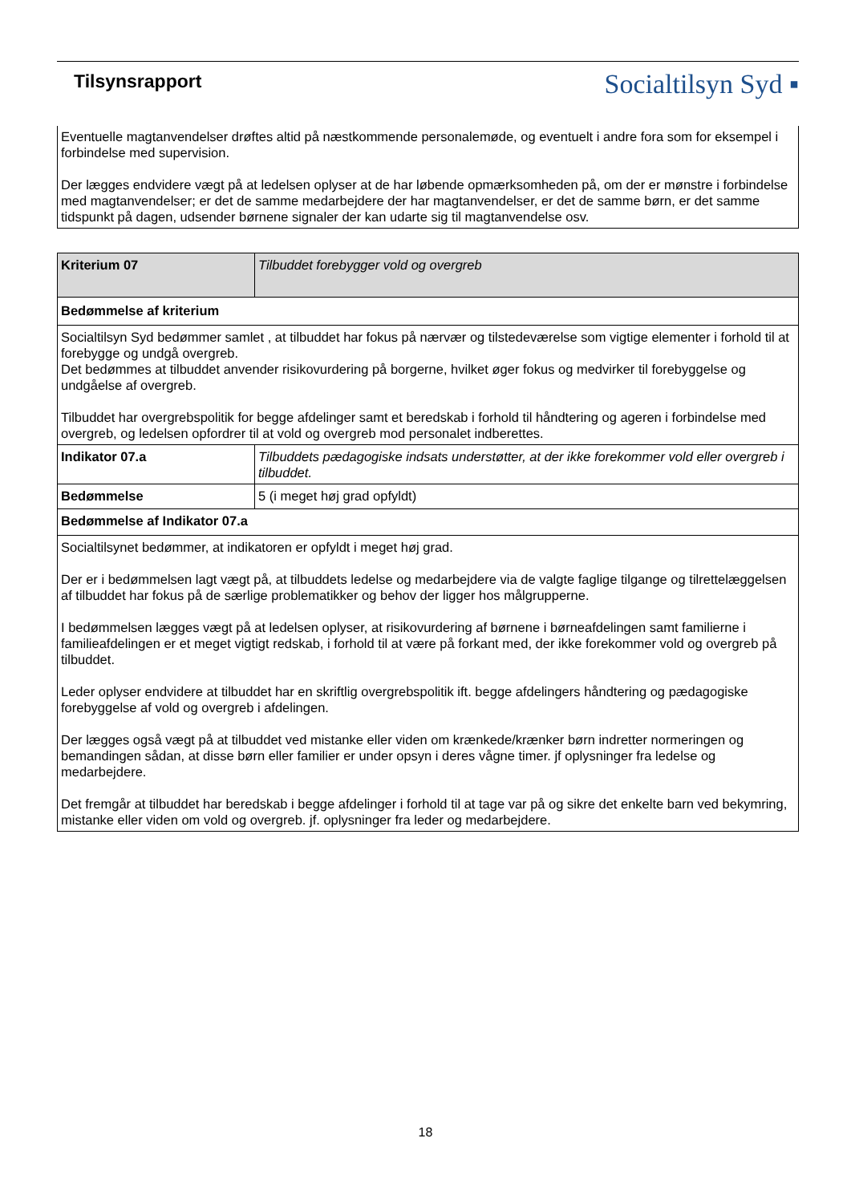Tilsynsrapport
Socialtilsyn Syd ▪
Eventuelle magtanvendelser drøftes altid på næstkommende personalemøde, og eventuelt i andre fora som for eksempel i forbindelse med supervision.
Der lægges endvidere vægt på at ledelsen oplyser at de har løbende opmærksomheden på, om der er mønstre i forbindelse med magtanvendelser; er det de samme medarbejdere der har magtanvendelser, er det de samme børn, er det samme tidspunkt på dagen, udsender børnene signaler der kan udarte sig til magtanvendelse osv.
| Kriterium 07 | Tilbuddet forebygger vold og overgreb |
| Bedømmelse af kriterium | |
| Socialtilsyn Syd bedømmer samlet , at tilbuddet har fokus på nærvær og tilstedeværelse som vigtige elementer i forhold til at forebygge og undgå overgreb. Det bedømmes at tilbuddet anvender risikovurdering på borgerne, hvilket øger fokus og medvirker til forebyggelse og undgåelse af overgreb. Tilbuddet har overgrebspolitik for begge afdelinger samt et beredskab i forhold til håndtering og ageren i forbindelse med overgreb, og ledelsen opfordrer til at vold og overgreb mod personalet indberettes. | |
| Indikator 07.a | Tilbuddets pædagogiske indsats understøtter, at der ikke forekommer vold eller overgreb i tilbuddet. |
| Bedømmelse | 5 (i meget høj grad opfyldt) |
| Bedømmelse af Indikator 07.a | |
| Socialtilsynet bedømmer, at indikatoren er opfyldt i meget høj grad. Der er i bedømmelsen lagt vægt på, at tilbuddets ledelse og medarbejdere via de valgte faglige tilgange og tilrettelæggelsen af tilbuddet har fokus på de særlige problematikker og behov der ligger hos målgrupperne. I bedømmelsen lægges vægt på at ledelsen oplyser, at risikovurdering af børnene i børneafdelingen samt familierne i familieafdelingen er et meget vigtigt redskab, i forhold til at være på forkant med, der ikke forekommer vold og overgreb på tilbuddet. Leder oplyser endvidere at tilbuddet har en skriftlig overgrebspolitik ift. begge afdelingers håndtering og pædagogiske forebyggelse af vold og overgreb i afdelingen. Der lægges også vægt på at tilbuddet ved mistanke eller viden om krænkede/krænker børn indretter normeringen og bemandingen sådan, at disse børn eller familier er under opsyn i deres vågne timer. jf oplysninger fra ledelse og medarbejdere. Det fremgår at tilbuddet har beredskab i begge afdelinger i forhold til at tage var på og sikre det enkelte barn ved bekymring, mistanke eller viden om vold og overgreb. jf. oplysninger fra leder og medarbejdere. | |
18